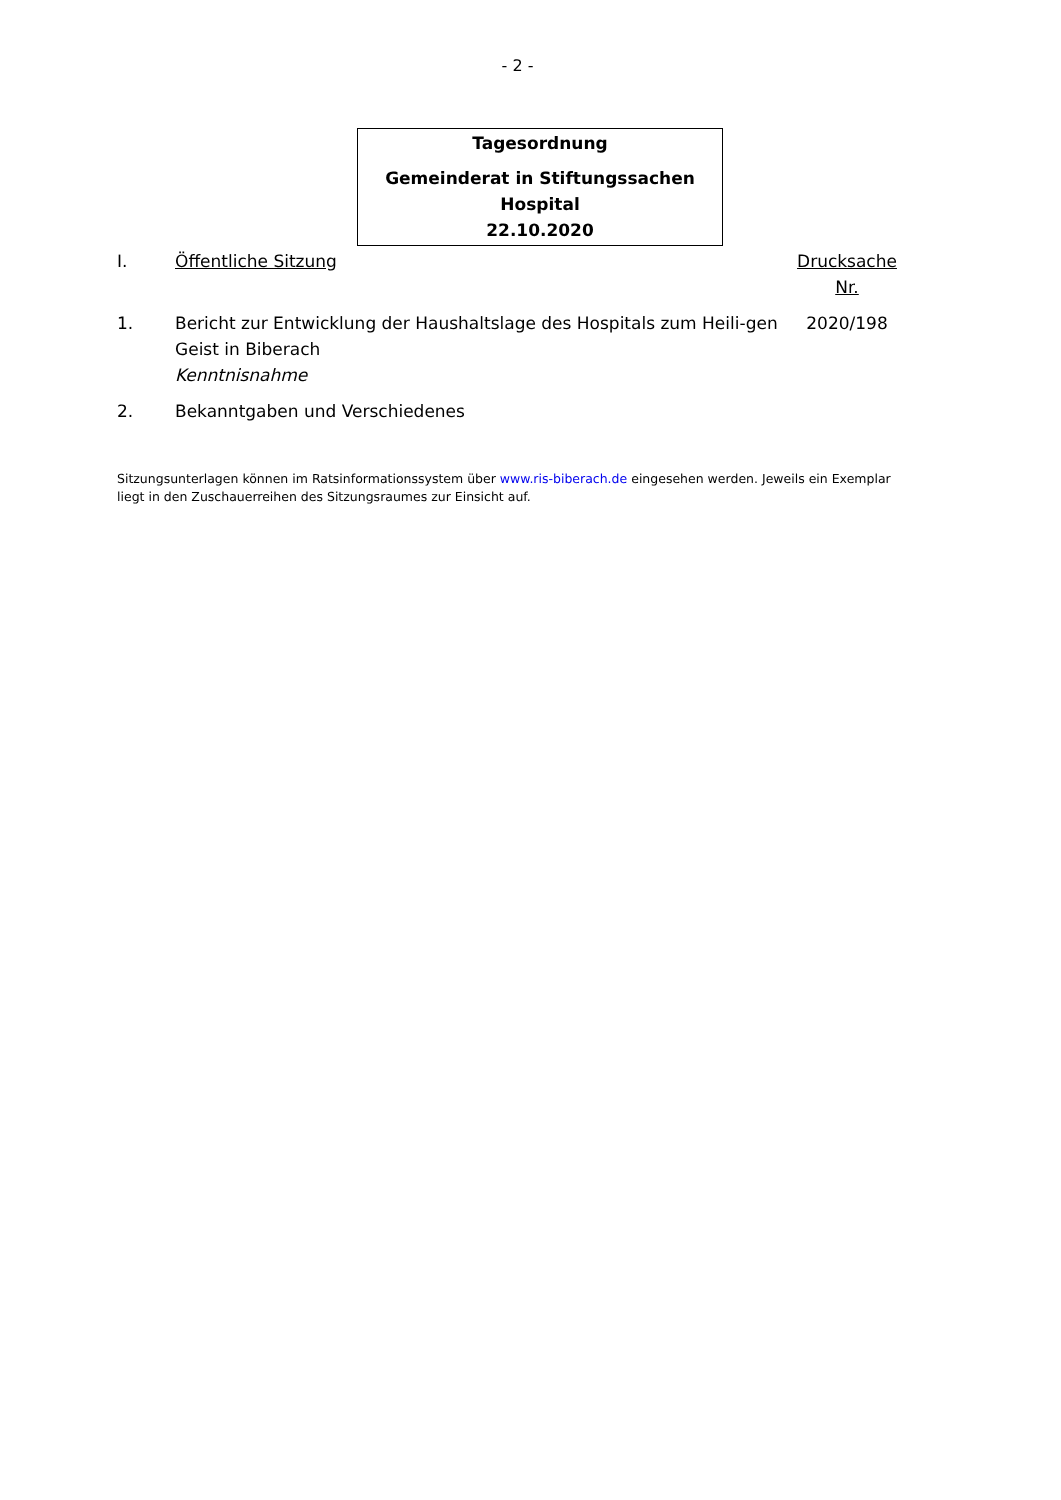- 2 -
Tagesordnung
Gemeinderat in Stiftungssachen Hospital
22.10.2020
I. Öffentliche Sitzung Drucksache Nr.
1. Bericht zur Entwicklung der Haushaltslage des Hospitals zum Heili-gen Geist in Biberach
Kenntnisnahme
2020/198
2. Bekanntgaben und Verschiedenes
Sitzungsunterlagen können im Ratsinformationssystem über www.ris-biberach.de eingesehen werden. Jeweils ein Exemplar liegt in den Zuschauerreihen des Sitzungsraumes zur Einsicht auf.